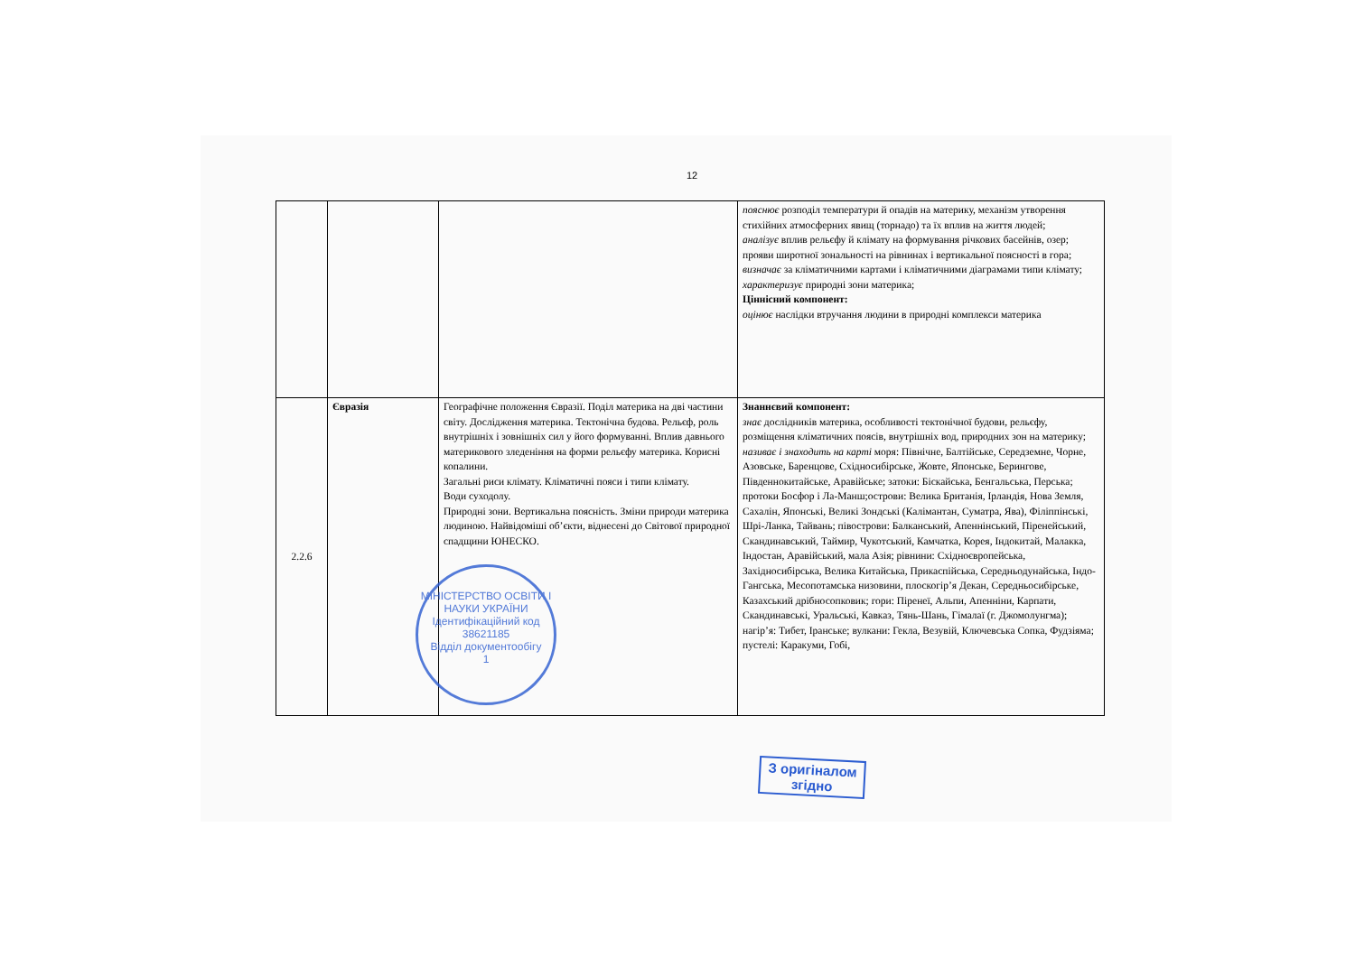12
| | | | пояснює розподіл температури й опадів на материку, механізм утворення стихійних атмосферних явищ (торнадо) та їх вплив на життя людей; аналізує вплив рельєфу й клімату на формування річкових басейнів, озер; прояви широтної зональності на рівнинах і вертикальної поясності в гора; визначає за кліматичними картами і кліматичними діаграмами типи клімату; характеризує природні зони материка; Ціннісний компонент: оцінює наслідки втручання людини в природні комплекси материка |
| 2.2.6 | Євразія | Географічне положення Євразії. Поділ материка на дві частини світу. Дослідження материка. Тектонічна будова. Рельєф, роль внутрішніх і зовнішніх сил у його формуванні. Вплив давнього материкового зледеніння на форми рельєфу материка. Корисні копалини. Загальні риси клімату. Кліматичні пояси і типи клімату. Води суходолу. Природні зони. Вертикальна поясність. Зміни природи материка людиною. Найвідоміші об’єкти, віднесені до Світової природної спадщини ЮНЕСКО. | Знаннєвий компонент: знає дослідників материка, особливості тектонічної будови, рельєфу, розміщення кліматичних поясів, внутрішніх вод, природних зон на материку; називає і знаходить на карті моря: Північне, Балтійське, Середземне, Чорне, Азовське, Баренцове, Східносибірське, Жовте, Японське, Берингове, Південнокитайське, Аравійське; затоки: Біскайська, Бенгальська, Перська; протоки Босфор і Ла-Манш;острови: Велика Британія, Ірландія, Нова Земля, Сахалін, Японські, Великі Зондські (Калімантан, Суматра, Ява), Філіппінські, Шрі-Ланка, Тайвань; півострови: Балканський, Апеннінський, Піренейський, Скандинавський, Таймир, Чукотський, Камчатка, Корея, Індокитай, Малакка, Індостан, Аравійський, мала Азія; рівнини: Східноєвропейська, Західносибірська, Велика Китайська, Прикаспійська, Середньодунайська, Індо-Гангська, Месопотамська низовини, плоскогір’я Декан, Середньосибірське, Казахський дрібносопковик; гори: Піренеї, Альпи, Апенніни, Карпати, Скандинавські, Уральські, Кавказ, Тянь-Шань, Гімалаї (г. Джомолунгма); нагір’я: Тибет, Іранське; вулкани: Гекла, Везувій, Ключевська Сопка, Фудзіяма; пустелі: Каракуми, Гобі, |
МІНІСТЕРСТВО ОСВІТИ І НАУКИ УКРАЇНИ
Ідентифікаційний код 38621185
Відділ документообігу
1
З оригіналом
згідно